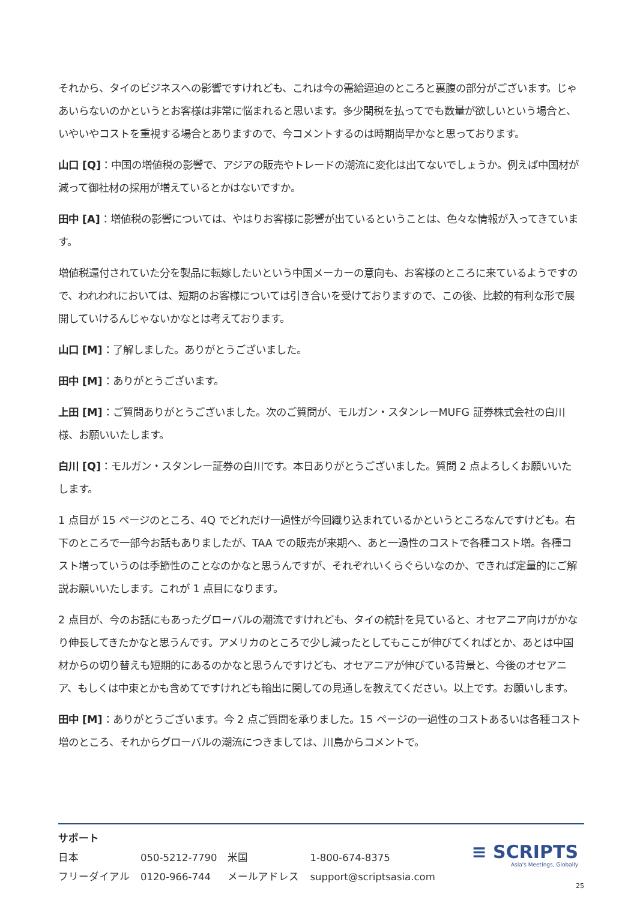それから、タイのビジネスへの影響ですけれども、これは今の需給逼迫のところと裏腹の部分がございます。じゃあいらないのかというとお客様は非常に悩まれると思います。多少関税を払ってでも数量が欲しいという場合と、いやいやコストを重視する場合とありますので、今コメントするのは時期尚早かなと思っております。
山口 [Q]：中国の増値税の影響で、アジアの販売やトレードの潮流に変化は出てないでしょうか。例えば中国材が減って御社材の採用が増えているとかはないですか。
田中 [A]：増値税の影響については、やはりお客様に影響が出ているということは、色々な情報が入ってきています。
増値税還付されていた分を製品に転嫁したいという中国メーカーの意向も、お客様のところに来ているようですので、われわれにおいては、短期のお客様については引き合いを受けておりますので、この後、比較的有利な形で展開していけるんじゃないかなとは考えております。
山口 [M]：了解しました。ありがとうございました。
田中 [M]：ありがとうございます。
上田 [M]：ご質問ありがとうございました。次のご質問が、モルガン・スタンレーMUFG 証券株式会社の白川様、お願いいたします。
白川 [Q]：モルガン・スタンレー証券の白川です。本日ありがとうございました。質問 2 点よろしくお願いいたします。
1 点目が 15 ページのところ、4Q でどれだけ一過性が今回織り込まれているかというところなんですけども。右下のところで一部今お話もありましたが、TAA での販売が来期へ、あと一過性のコストで各種コスト増。各種コスト増っていうのは季節性のことなのかなと思うんですが、それぞれいくらぐらいなのか、できれば定量的にご解説お願いいたします。これが 1 点目になります。
2 点目が、今のお話にもあったグローバルの潮流ですけれども、タイの統計を見ていると、オセアニア向けがかなり伸長してきたかなと思うんです。アメリカのところで少し減ったとしてもここが伸びてくればとか、あとは中国材からの切り替えも短期的にあるのかなと思うんですけども、オセアニアが伸びている背景と、今後のオセアニア、もしくは中東とかも含めてですけれども輸出に関しての見通しを教えてください。以上です。お願いします。
田中 [M]：ありがとうございます。今 2 点ご質問を承りました。15 ページの一過性のコストあるいは各種コスト増のところ、それからグローバルの潮流につきましては、川島からコメントで。
サポート
| 日本 | 050-5212-7790 | 米国 | 1-800-674-8375 |
| フリーダイアル | 0120-966-744 | メールアドレス | support@scriptsasia.com |
≡ SCRIPTS
Asia's Meetings, Globally
25